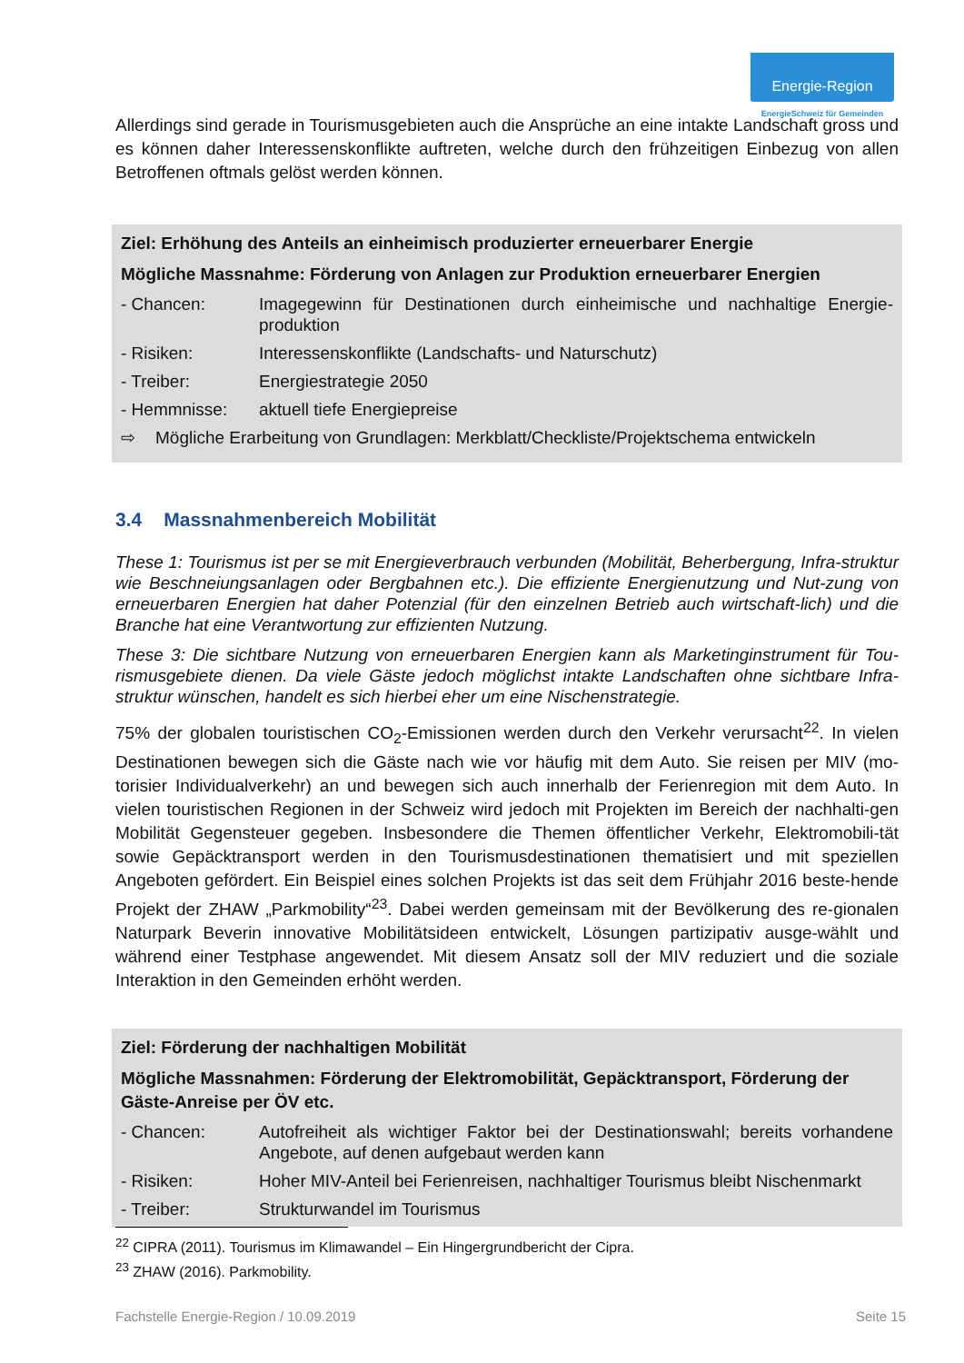Energie-Region
EnergieSchweiz für Gemeinden
Allerdings sind gerade in Tourismusgebieten auch die Ansprüche an eine intakte Landschaft gross und es können daher Interessenskonflikte auftreten, welche durch den frühzeitigen Einbezug von allen Betroffenen oftmals gelöst werden können.
Ziel: Erhöhung des Anteils an einheimisch produzierter erneuerbarer Energie
Mögliche Massnahme: Förderung von Anlagen zur Produktion erneuerbarer Energien
- Chancen: Imagegewinn für Destinationen durch einheimische und nachhaltige Energie-produktion
- Risiken: Interessenskonflikte (Landschafts- und Naturschutz)
- Treiber: Energiestrategie 2050
- Hemmnisse: aktuell tiefe Energiepreise
⇨ Mögliche Erarbeitung von Grundlagen: Merkblatt/Checkliste/Projektschema entwickeln
3.4 Massnahmenbereich Mobilität
These 1: Tourismus ist per se mit Energieverbrauch verbunden (Mobilität, Beherbergung, Infra-struktur wie Beschneiungsanlagen oder Bergbahnen etc.). Die effiziente Energienutzung und Nut-zung von erneuerbaren Energien hat daher Potenzial (für den einzelnen Betrieb auch wirtschaft-lich) und die Branche hat eine Verantwortung zur effizienten Nutzung.
These 3: Die sichtbare Nutzung von erneuerbaren Energien kann als Marketinginstrument für Tou-rismusgebiete dienen. Da viele Gäste jedoch möglichst intakte Landschaften ohne sichtbare Infra-struktur wünschen, handelt es sich hierbei eher um eine Nischenstrategie.
75% der globalen touristischen CO<sub>2</sub>-Emissionen werden durch den Verkehr verursacht<sup>22</sup>. In vielen Destinationen bewegen sich die Gäste nach wie vor häufig mit dem Auto. Sie reisen per MIV (mo-torisier Individualverkehr) an und bewegen sich auch innerhalb der Ferienregion mit dem Auto. In vielen touristischen Regionen in der Schweiz wird jedoch mit Projekten im Bereich der nachhalti-gen Mobilität Gegensteuer gegeben. Insbesondere die Themen öffentlicher Verkehr, Elektromobili-tät sowie Gepäcktransport werden in den Tourismusdestinationen thematisiert und mit speziellen Angeboten gefördert. Ein Beispiel eines solchen Projekts ist das seit dem Frühjahr 2016 beste-hende Projekt der ZHAW „Parkmobility“<sup>23</sup>. Dabei werden gemeinsam mit der Bevölkerung des re-gionalen Naturpark Beverin innovative Mobilitätsideen entwickelt, Lösungen partizipativ ausge-wählt und während einer Testphase angewendet. Mit diesem Ansatz soll der MIV reduziert und die soziale Interaktion in den Gemeinden erhöht werden.
Ziel: Förderung der nachhaltigen Mobilität
Mögliche Massnahmen: Förderung der Elektromobilität, Gepäcktransport, Förderung der Gäste-Anreise per ÖV etc.
- Chancen: Autofreiheit als wichtiger Faktor bei der Destinationswahl; bereits vorhandene Angebote, auf denen aufgebaut werden kann
- Risiken: Hoher MIV-Anteil bei Ferienreisen, nachhaltiger Tourismus bleibt Nischenmarkt
- Treiber: Strukturwandel im Tourismus
<sup>22</sup> CIPRA (2011). Tourismus im Klimawandel – Ein Hingergrundbericht der Cipra.
<sup>23</sup> ZHAW (2016). Parkmobility.
Fachstelle Energie-Region / 10.09.2019 Seite 15